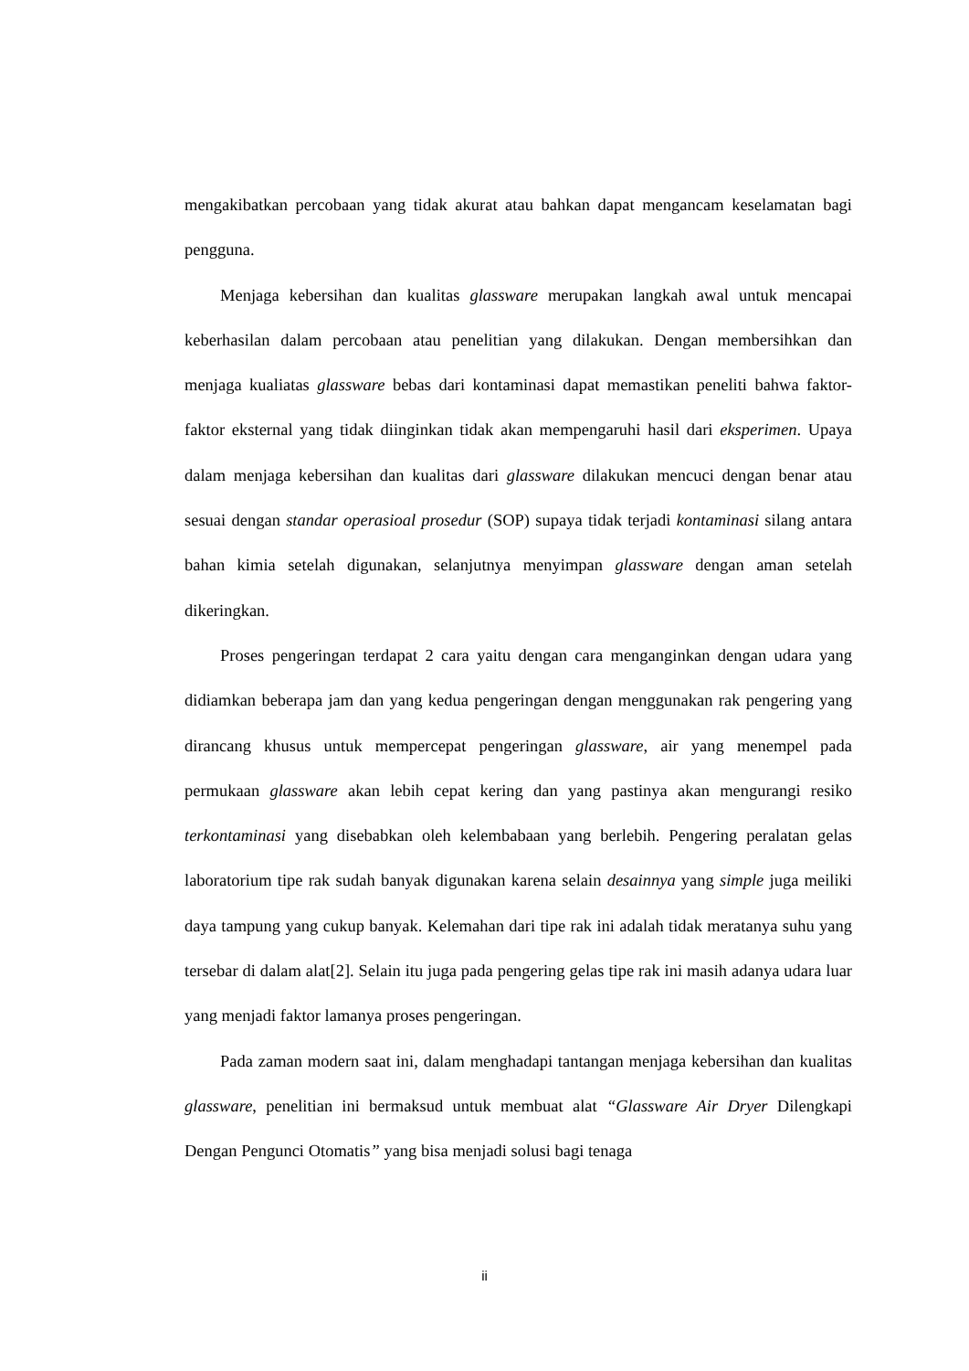mengakibatkan percobaan yang tidak akurat atau bahkan dapat mengancam keselamatan bagi pengguna.
Menjaga kebersihan dan kualitas glassware merupakan langkah awal untuk mencapai keberhasilan dalam percobaan atau penelitian yang dilakukan. Dengan membersihkan dan menjaga kualiatas glassware bebas dari kontaminasi dapat memastikan peneliti bahwa faktor-faktor eksternal yang tidak diinginkan tidak akan mempengaruhi hasil dari eksperimen. Upaya dalam menjaga kebersihan dan kualitas dari glassware dilakukan mencuci dengan benar atau sesuai dengan standar operasioal prosedur (SOP) supaya tidak terjadi kontaminasi silang antara bahan kimia setelah digunakan, selanjutnya menyimpan glassware dengan aman setelah dikeringkan.
Proses pengeringan terdapat 2 cara yaitu dengan cara menganginkan dengan udara yang didiamkan beberapa jam dan yang kedua pengeringan dengan menggunakan rak pengering yang dirancang khusus untuk mempercepat pengeringan glassware, air yang menempel pada permukaan glassware akan lebih cepat kering dan yang pastinya akan mengurangi resiko terkontaminasi yang disebabkan oleh kelembabaan yang berlebih. Pengering peralatan gelas laboratorium tipe rak sudah banyak digunakan karena selain desainnya yang simple juga meiliki daya tampung yang cukup banyak. Kelemahan dari tipe rak ini adalah tidak meratanya suhu yang tersebar di dalam alat[2]. Selain itu juga pada pengering gelas tipe rak ini masih adanya udara luar yang menjadi faktor lamanya proses pengeringan.
Pada zaman modern saat ini, dalam menghadapi tantangan menjaga kebersihan dan kualitas glassware, penelitian ini bermaksud untuk membuat alat “Glassware Air Dryer Dilengkapi Dengan Pengunci Otomatis” yang bisa menjadi solusi bagi tenaga
ii